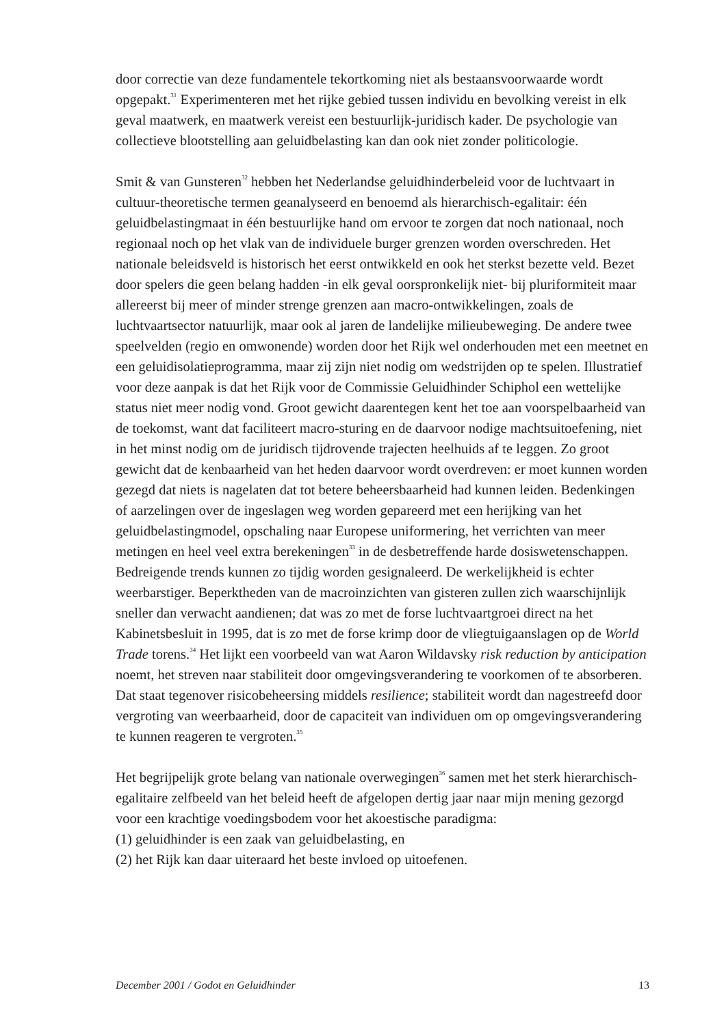door correctie van deze fundamentele tekortkoming niet als bestaansvoorwaarde wordt opgepakt.<sup>31</sup> Experimenteren met het rijke gebied tussen individu en bevolking vereist in elk geval maatwerk, en maatwerk vereist een bestuurlijk-juridisch kader. De psychologie van collectieve blootstelling aan geluidbelasting kan dan ook niet zonder politicologie.
Smit & van Gunsteren<sup>32</sup> hebben het Nederlandse geluidhinderbeleid voor de luchtvaart in cultuur-theoretische termen geanalyseerd en benoemd als hierarchisch-egalitair: één geluidbelastingmaat in één bestuurlijke hand om ervoor te zorgen dat noch nationaal, noch regionaal noch op het vlak van de individuele burger grenzen worden overschreden. Het nationale beleidsveld is historisch het eerst ontwikkeld en ook het sterkst bezette veld. Bezet door spelers die geen belang hadden -in elk geval oorspronkelijk niet- bij pluriformiteit maar allereerst bij meer of minder strenge grenzen aan macro-ontwikkelingen, zoals de luchtvaartsector natuurlijk, maar ook al jaren de landelijke milieubeweging. De andere twee speelvelden (regio en omwonende) worden door het Rijk wel onderhouden met een meetnet en een geluidisolatieprogramma, maar zij zijn niet nodig om wedstrijden op te spelen. Illustratief voor deze aanpak is dat het Rijk voor de Commissie Geluidhinder Schiphol een wettelijke status niet meer nodig vond. Groot gewicht daarentegen kent het toe aan voorspelbaarheid van de toekomst, want dat faciliteert macro-sturing en de daarvoor nodige machtsuitoefening, niet in het minst nodig om de juridisch tijdrovende trajecten heelhuids af te leggen. Zo groot gewicht dat de kenbaarheid van het heden daarvoor wordt overdreven: er moet kunnen worden gezegd dat niets is nagelaten dat tot betere beheersbaarheid had kunnen leiden. Bedenkingen of aarzelingen over de ingeslagen weg worden gepareerd met een herijking van het geluidbelastingmodel, opschaling naar Europese uniformering, het verrichten van meer metingen en heel veel extra berekeningen<sup>33</sup> in de desbetreffende harde dosiswetenschappen. Bedreigende trends kunnen zo tijdig worden gesignaleerd. De werkelijkheid is echter weerbarstiger. Beperktheden van de macroinzichten van gisteren zullen zich waarschijnlijk sneller dan verwacht aandienen; dat was zo met de forse luchtvaartgroei direct na het Kabinetsbesluit in 1995, dat is zo met de forse krimp door de vliegtuigaanslagen op de World Trade torens.<sup>34</sup> Het lijkt een voorbeeld van wat Aaron Wildavsky risk reduction by anticipation noemt, het streven naar stabiliteit door omgevingsverandering te voorkomen of te absorberen. Dat staat tegenover risicobeheersing middels resilience; stabiliteit wordt dan nagestreefd door vergroting van weerbaarheid, door de capaciteit van individuen om op omgevingsverandering te kunnen reageren te vergroten.<sup>35</sup>
Het begrijpelijk grote belang van nationale overwegingen<sup>36</sup> samen met het sterk hierarchisch-egalitaire zelfbeeld van het beleid heeft de afgelopen dertig jaar naar mijn mening gezorgd voor een krachtige voedingsbodem voor het akoestische paradigma:
(1) geluidhinder is een zaak van geluidbelasting, en
(2) het Rijk kan daar uiteraard het beste invloed op uitoefenen.
December 2001 / Godot en Geluidhinder 13